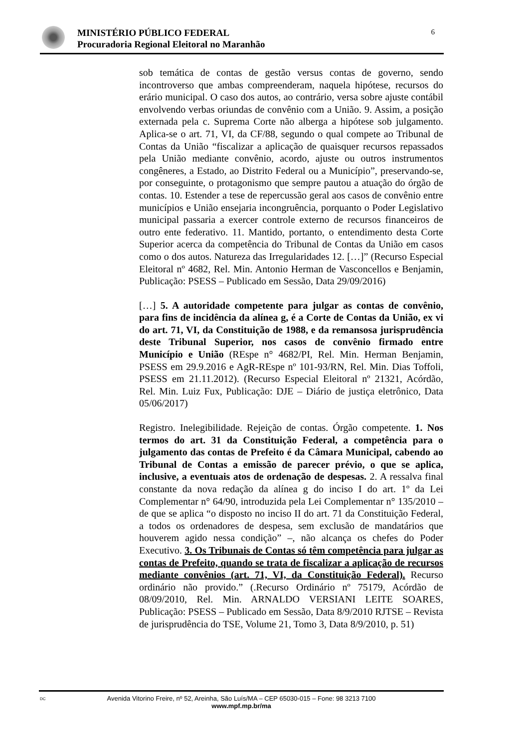MINISTÉRIO PÚBLICO FEDERAL
Procuradoria Regional Eleitoral no Maranhão
6
sob temática de contas de gestão versus contas de governo, sendo incontroverso que ambas compreenderam, naquela hipótese, recursos do erário municipal. O caso dos autos, ao contrário, versa sobre ajuste contábil envolvendo verbas oriundas de convênio com a União. 9. Assim, a posição externada pela c. Suprema Corte não alberga a hipótese sob julgamento. Aplica-se o art. 71, VI, da CF/88, segundo o qual compete ao Tribunal de Contas da União “fiscalizar a aplicação de quaisquer recursos repassados pela União mediante convênio, acordo, ajuste ou outros instrumentos congêneres, a Estado, ao Distrito Federal ou a Município”, preservando-se, por conseguinte, o protagonismo que sempre pautou a atuação do órgão de contas. 10. Estender a tese de repercussão geral aos casos de convênio entre municípios e União ensejaria incongruência, porquanto o Poder Legislativo municipal passaria a exercer controle externo de recursos financeiros de outro ente federativo. 11. Mantido, portanto, o entendimento desta Corte Superior acerca da competência do Tribunal de Contas da União em casos como o dos autos. Natureza das Irregularidades 12. […]” (Recurso Especial Eleitoral nº 4682, Rel. Min. Antonio Herman de Vasconcellos e Benjamin, Publicação: PSESS – Publicado em Sessão, Data 29/09/2016)
[…] 5. A autoridade competente para julgar as contas de convênio, para fins de incidência da alínea g, é a Corte de Contas da União, ex vi do art. 71, VI, da Constituição de 1988, e da remansosa jurisprudência deste Tribunal Superior, nos casos de convênio firmado entre Município e União (REspe n° 4682/PI, Rel. Min. Herman Benjamin, PSESS em 29.9.2016 e AgR-REspe nº 101-93/RN, Rel. Min. Dias Toffoli, PSESS em 21.11.2012). (Recurso Especial Eleitoral nº 21321, Acórdão, Rel. Min. Luiz Fux, Publicação: DJE – Diário de justiça eletrônico, Data 05/06/2017)
Registro. Inelegibilidade. Rejeição de contas. Órgão competente. 1. Nos termos do art. 31 da Constituição Federal, a competência para o julgamento das contas de Prefeito é da Câmara Municipal, cabendo ao Tribunal de Contas a emissão de parecer prévio, o que se aplica, inclusive, a eventuais atos de ordenação de despesas. 2. A ressalva final constante da nova redação da alínea g do inciso I do art. 1º da Lei Complementar n° 64/90, introduzida pela Lei Complementar n° 135/2010 – de que se aplica “o disposto no inciso II do art. 71 da Constituição Federal, a todos os ordenadores de despesa, sem exclusão de mandatários que houverem agido nessa condição” –, não alcança os chefes do Poder Executivo. 3. Os Tribunais de Contas só têm competência para julgar as contas de Prefeito, quando se trata de fiscalizar a aplicação de recursos mediante convênios (art. 71, VI, da Constituição Federal). Recurso ordinário não provido.” (.Recurso Ordinário nº 75179, Acórdão de 08/09/2010, Rel. Min. ARNALDO VERSIANI LEITE SOARES, Publicação: PSESS – Publicado em Sessão, Data 8/9/2010 RJTSE – Revista de jurisprudência do TSE, Volume 21, Tomo 3, Data 8/9/2010, p. 51)
DC Avenida Vitorino Freire, nº 52, Areinha, São Luís/MA – CEP 65030-015 – Fone: 98 3213 7100
www.mpf.mp.br/ma